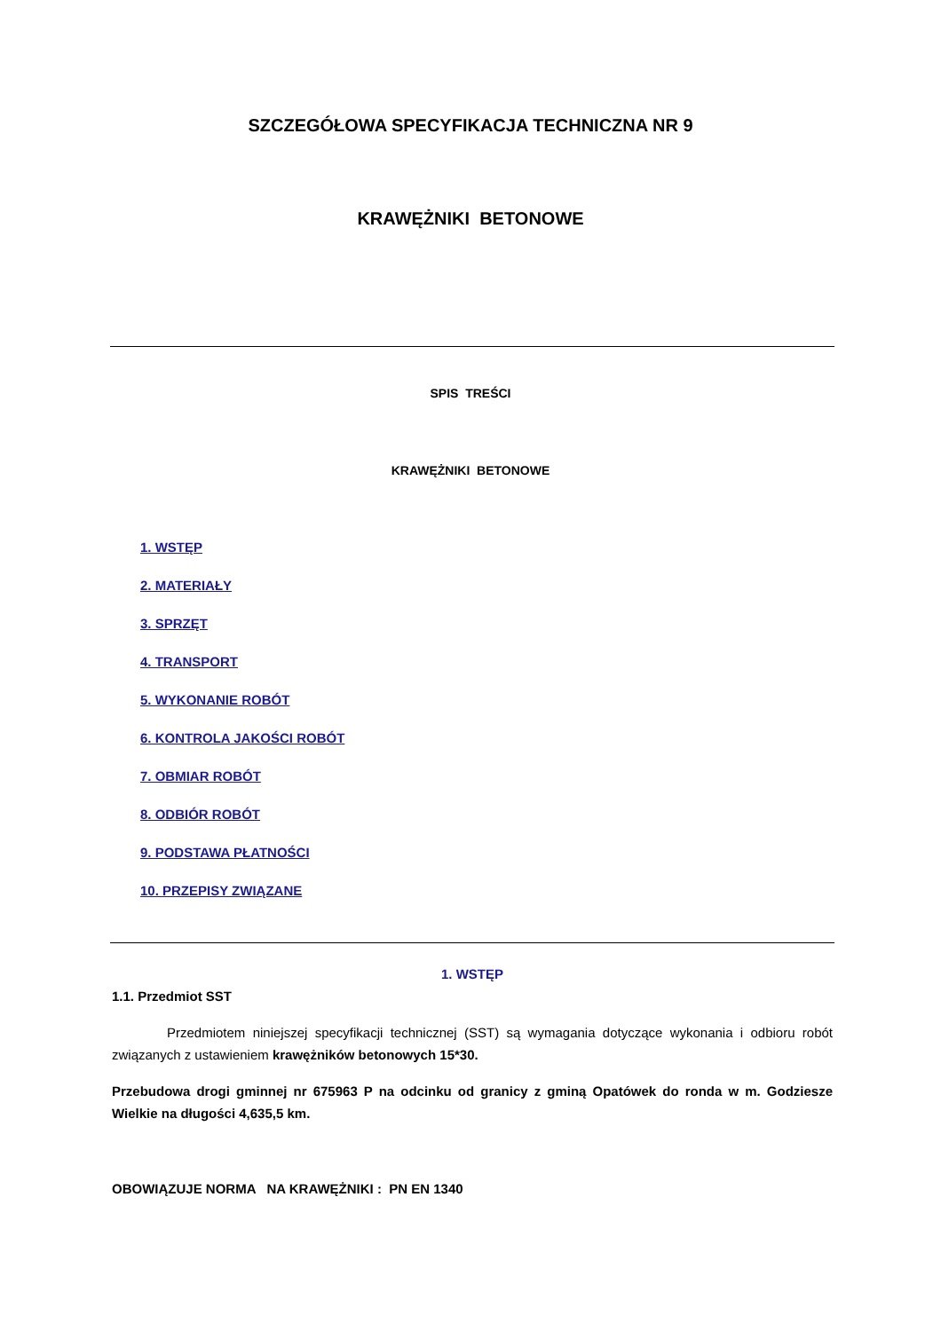SZCZEGÓŁOWA SPECYFIKACJA TECHNICZNA NR 9
KRAWĘŻNIKI BETONOWE
SPIS TREŚCI
KRAWĘŻNIKI BETONOWE
1. WSTĘP
2. MATERIAŁY
3. SPRZĘT
4. TRANSPORT
5. WYKONANIE ROBÓT
6. KONTROLA JAKOŚCI ROBÓT
7. OBMIAR ROBÓT
8. ODBIÓR ROBÓT
9. PODSTAWA PŁATNOŚCI
10. PRZEPISY ZWIĄZANE
1. WSTĘP
1.1. Przedmiot SST
Przedmiotem niniejszej specyfikacji technicznej (SST) są wymagania dotyczące wykonania i odbioru robót związanych z ustawieniem krawężników betonowych 15*30.
Przebudowa drogi gminnej nr 675963 P na odcinku od granicy z gminą Opatówek do ronda w m. Godziesze Wielkie na długości 4,635,5 km.
OBOWIĄZUJE NORMA NA KRAWĘŻNIKI : PN EN 1340